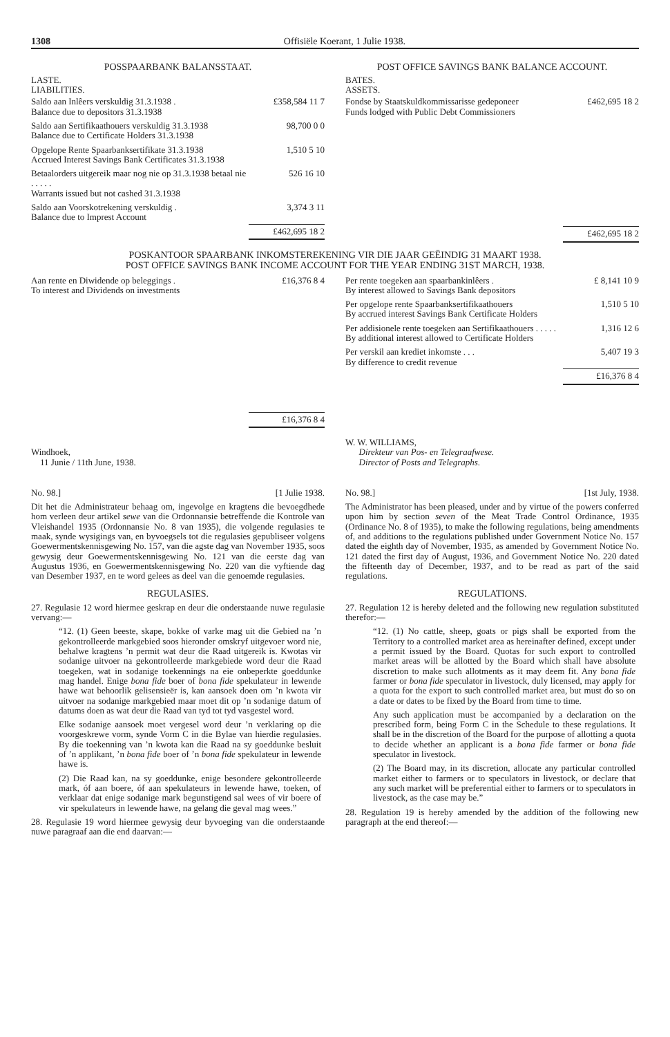1308 Offisiële Koerant, 1 Julie 1938.
POSSPAARBANK BALANSSTAAT.
LASTE.
LIABILITIES.
| Saldo aan Inlêers verskuldig 31.3.1938 . Balance due to depositors 31.3.1938 | £358,584 11 7 |
| Saldo aan Sertifikaathouers verskuldig 31.3.1938 Balance due to Certificate Holders 31.3.1938 | 98,700 0 0 |
| Opgelope Rente Spaarbanksertifikate 31.3.1938 Accrued Interest Savings Bank Certificates 31.3.1938 | 1,510 5 10 |
| Betaalorders uitgereik maar nog nie op 31.3.1938 betaal nie . . . . . Warrants issued but not cashed 31.3.1938 | 526 16 10 |
| Saldo aan Voorskotrekening verskuldig . Balance due to Imprest Account | 3,374 3 11 |
| | £462,695 18 2 |
POST OFFICE SAVINGS BANK BALANCE ACCOUNT.
BATES.
ASSETS.
| Fondse by Staatskuldkommissarisse gedeponeer Funds lodged with Public Debt Commissioners | £462,695 18 2 |
| | £462,695 18 2 |
POSKANTOOR SPAARBANK INKOMSTEREKENING VIR DIE JAAR GEËINDIG 31 MAART 1938.
POST OFFICE SAVINGS BANK INCOME ACCOUNT FOR THE YEAR ENDING 31ST MARCH, 1938.
| Aan rente en Diwidende op beleggings . To interest and Dividends on investments | £16,376 8 4 |
| | £16,376 8 4 |
| Per rente toegeken aan spaarbankinlêers . By interest allowed to Savings Bank depositors | £ 8,141 10 9 |
| Per opgelope rente Spaarbanksertifikaathouers By accrued interest Savings Bank Certificate Holders | 1,510 5 10 |
| Per addisionele rente toegeken aan Sertifikaathouers . . . . . By additional interest allowed to Certificate Holders | 1,316 12 6 |
| Per verskil aan krediet inkomste . . . By difference to credit revenue | 5,407 19 3 |
| | £16,376 8 4 |
Windhoek,
11 Junie / 11th June, 1938.
W. W. WILLIAMS,
Direkteur van Pos- en Telegraafwese.
Director of Posts and Telegraphs.
No. 98.] [1 Julie 1938.
Dit het die Administrateur behaag om, ingevolge en kragtens die bevoegdhede hom verleen deur artikel sewe van die Ordonnansie betreffende die Kontrole van Vleishandel 1935 (Ordonnansie No. 8 van 1935), die volgende regulasies te maak, synde wysigings van, en byvoegsels tot die regulasies gepubliseer volgens Goewermentskennisgewing No. 157, van die agste dag van November 1935, soos gewysig deur Goewermentskennisgewing No. 121 van die eerste dag van Augustus 1936, en Goewermentskennisgewing No. 220 van die vyftiende dag van Desember 1937, en te word gelees as deel van die genoemde regulasies.
REGULASIES.
27. Regulasie 12 word hiermee geskrap en deur die onderstaande nuwe regulasie vervang:—
“12. (1) Geen beeste, skape, bokke of varke mag uit die Gebied na ’n gekontrolleerde markgebied soos hieronder omskryf uitgevoer word nie, behalwe kragtens ’n permit wat deur die Raad uitgereik is. Kwotas vir sodanige uitvoer na gekontrolleerde markgebiede word deur die Raad toegeken, wat in sodanige toekennings na eie onbeperkte goeddunke mag handel. Enige bona fide boer of bona fide spekulateur in lewende hawe wat behoorlik gelisensieër is, kan aansoek doen om ’n kwota vir uitvoer na sodanige markgebied maar moet dit op ’n sodanige datum of datums doen as wat deur die Raad van tyd tot tyd vasgestel word.
Elke sodanige aansoek moet vergesel word deur ’n verklaring op die voorgeskrewe vorm, synde Vorm C in die Bylae van hierdie regulasies. By die toekenning van ’n kwota kan die Raad na sy goeddunke besluit of ’n applikant, ’n bona fide boer of ’n bona fide spekulateur in lewende hawe is.
(2) Die Raad kan, na sy goeddunke, enige besondere gekontrolleerde mark, óf aan boere, óf aan spekulateurs in lewende hawe, toeken, of verklaar dat enige sodanige mark begunstigend sal wees of vir boere of vir spekulateurs in lewende hawe, na gelang die geval mag wees.”
28. Regulasie 19 word hiermee gewysig deur byvoeging van die onderstaande nuwe paragraaf aan die end daarvan:—
No. 98.] [1st July, 1938.
The Administrator has been pleased, under and by virtue of the powers conferred upon him by section seven of the Meat Trade Control Ordinance, 1935 (Ordinance No. 8 of 1935), to make the following regulations, being amendments of, and additions to the regulations published under Government Notice No. 157 dated the eighth day of November, 1935, as amended by Government Notice No. 121 dated the first day of August, 1936, and Government Notice No. 220 dated the fifteenth day of December, 1937, and to be read as part of the said regulations.
REGULATIONS.
27. Regulation 12 is hereby deleted and the following new regulation substituted therefor:—
“12. (1) No cattle, sheep, goats or pigs shall be exported from the Territory to a controlled market area as hereinafter defined, except under a permit issued by the Board. Quotas for such export to controlled market areas will be allotted by the Board which shall have absolute discretion to make such allotments as it may deem fit. Any bona fide farmer or bona fide speculator in livestock, duly licensed, may apply for a quota for the export to such controlled market area, but must do so on a date or dates to be fixed by the Board from time to time.
Any such application must be accompanied by a declaration on the prescribed form, being Form C in the Schedule to these regulations. It shall be in the discretion of the Board for the purpose of allotting a quota to decide whether an applicant is a bona fide farmer or bona fide speculator in livestock.
(2) The Board may, in its discretion, allocate any particular controlled market either to farmers or to speculators in livestock, or declare that any such market will be preferential either to farmers or to speculators in livestock, as the case may be.”
28. Regulation 19 is hereby amended by the addition of the following new paragraph at the end thereof:—